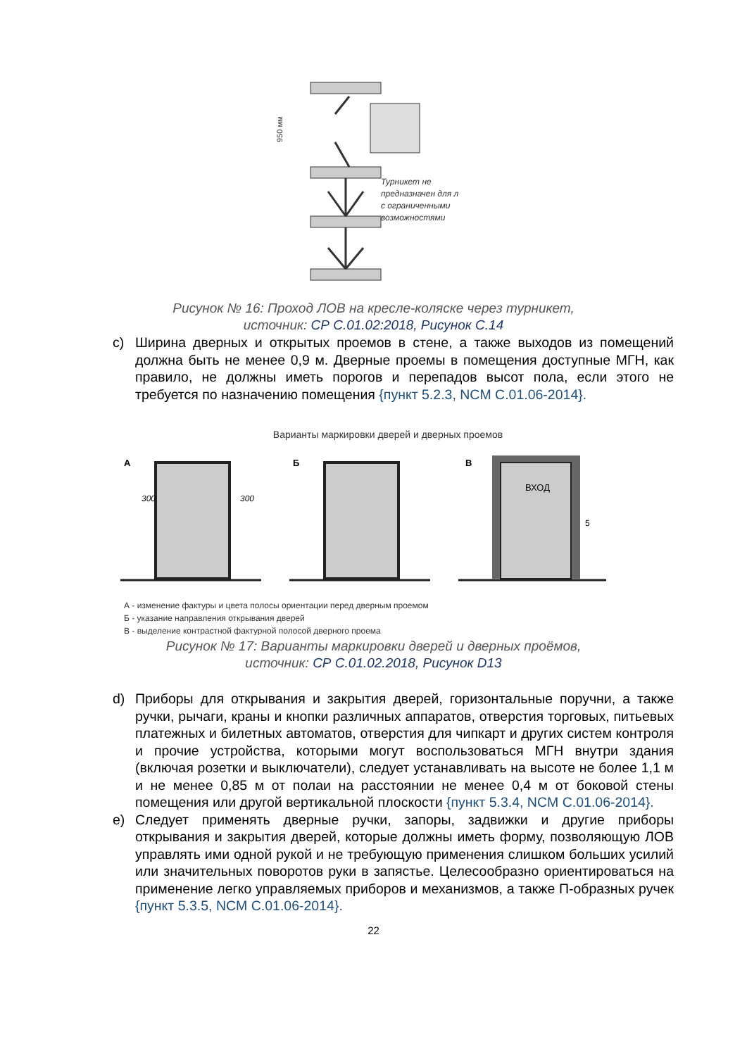Турникет не
предназначен для л
с ограниченными
возможностями
950 мм
Рисунок № 16: Проход ЛОВ на кресле-коляске через турникет,
источник: СР С.01.02:2018, Рисунок С.14
c) Ширина дверных и открытых проемов в стене, а также выходов из помещений должна быть не менее 0,9 м. Дверные проемы в помещения доступные МГН, как правило, не должны иметь порогов и перепадов высот пола, если этого не требуется по назначению помещения {пункт 5.2.3, NCM C.01.06-2014}.
Варианты маркировки дверей и дверных проемов
А
Б
В
300
300
ВХОД
5
А - изменение фактуры и цвета полосы ориентации перед дверным проемом
Б - указание направления открывания дверей
В - выделение контрастной фактурной полосой дверного проема
Рисунок № 17: Варианты маркировки дверей и дверных проёмов,
источник: СР С.01.02.2018, Рисунок D13
d) Приборы для открывания и закрытия дверей, горизонтальные поручни, а также ручки, рычаги, краны и кнопки различных аппаратов, отверстия торговых, питьевых платежных и билетных автоматов, отверстия для чипкарт и других систем контроля и прочие устройства, которыми могут воспользоваться МГН внутри здания (включая розетки и выключатели), следует устанавливать на высоте не более 1,1 м и не менее 0,85 м от полаи на расстоянии не менее 0,4 м от боковой стены помещения или другой вертикальной плоскости {пункт 5.3.4, NCM C.01.06-2014}.
e) Следует применять дверные ручки, запоры, задвижки и другие приборы открывания и закрытия дверей, которые должны иметь форму, позволяющую ЛОВ управлять ими одной рукой и не требующую применения слишком больших усилий или значительных поворотов руки в запястье. Целесообразно ориентироваться на применение легко управляемых приборов и механизмов, а также П-образных ручек {пункт 5.3.5, NCM C.01.06-2014}.
22